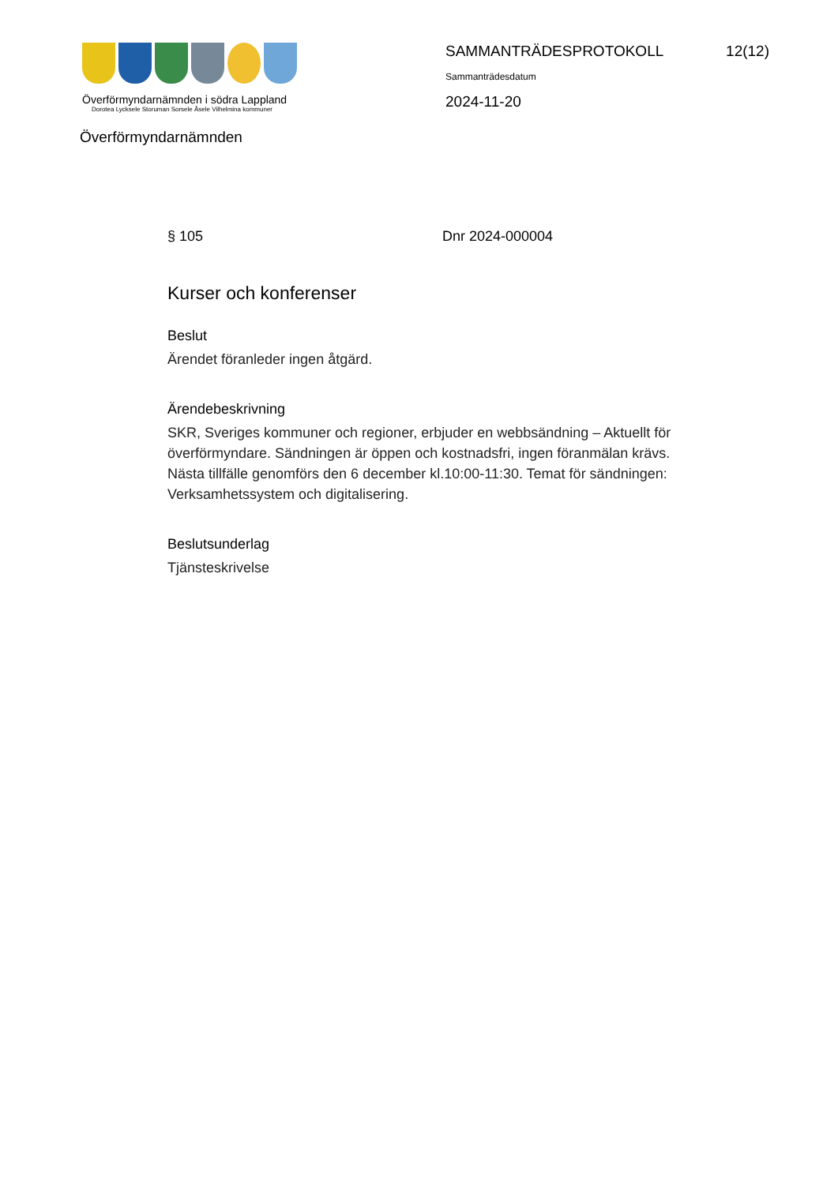Överförmyndarnämnden i södra Lappland
Dorotea Lycksele Storuman Sorsele Åsele Vilhelmina kommuner
SAMMANTRÄDESPROTOKOLL 12(12)
Sammanträdesdatum
2024-11-20
Överförmyndarnämnden
§ 105 Dnr 2024-000004
Kurser och konferenser
Beslut
Ärendet föranleder ingen åtgärd.
Ärendebeskrivning
SKR, Sveriges kommuner och regioner, erbjuder en webbsändning – Aktuellt för överförmyndare. Sändningen är öppen och kostnadsfri, ingen föranmälan krävs. Nästa tillfälle genomförs den 6 december kl.10:00-11:30. Temat för sändningen: Verksamhetssystem och digitalisering.
Beslutsunderlag
Tjänsteskrivelse